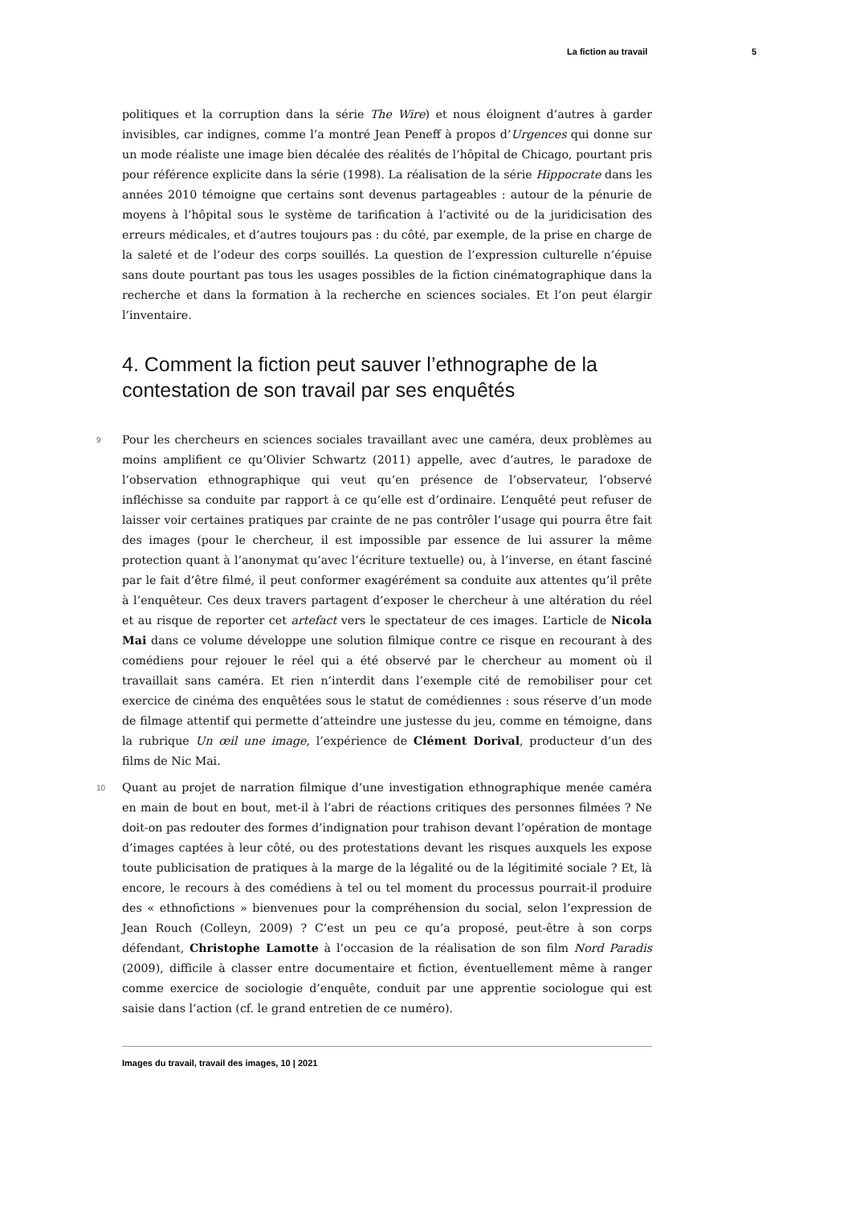La fiction au travail 5
politiques et la corruption dans la série The Wire) et nous éloignent d’autres à garder invisibles, car indignes, comme l’a montré Jean Peneff à propos d’Urgences qui donne sur un mode réaliste une image bien décalée des réalités de l’hôpital de Chicago, pourtant pris pour référence explicite dans la série (1998). La réalisation de la série Hippocrate dans les années 2010 témoigne que certains sont devenus partageables : autour de la pénurie de moyens à l’hôpital sous le système de tarification à l’activité ou de la juridicisation des erreurs médicales, et d’autres toujours pas : du côté, par exemple, de la prise en charge de la saleté et de l’odeur des corps souillés. La question de l’expression culturelle n’épuise sans doute pourtant pas tous les usages possibles de la fiction cinématographique dans la recherche et dans la formation à la recherche en sciences sociales. Et l’on peut élargir l’inventaire.
4. Comment la fiction peut sauver l’ethnographe de la contestation de son travail par ses enquêtés
9 Pour les chercheurs en sciences sociales travaillant avec une caméra, deux problèmes au moins amplifient ce qu’Olivier Schwartz (2011) appelle, avec d’autres, le paradoxe de l’observation ethnographique qui veut qu’en présence de l’observateur, l’observé infléchisse sa conduite par rapport à ce qu’elle est d’ordinaire. L’enquêté peut refuser de laisser voir certaines pratiques par crainte de ne pas contrôler l’usage qui pourra être fait des images (pour le chercheur, il est impossible par essence de lui assurer la même protection quant à l’anonymat qu’avec l’écriture textuelle) ou, à l’inverse, en étant fasciné par le fait d’être filmé, il peut conformer exagérément sa conduite aux attentes qu’il prête à l’enquêteur. Ces deux travers partagent d’exposer le chercheur à une altération du réel et au risque de reporter cet artefact vers le spectateur de ces images. L’article de Nicola Mai dans ce volume développe une solution filmique contre ce risque en recourant à des comédiens pour rejouer le réel qui a été observé par le chercheur au moment où il travaillait sans caméra. Et rien n’interdit dans l’exemple cité de remobiliser pour cet exercice de cinéma des enquêtées sous le statut de comédiennes : sous réserve d’un mode de filmage attentif qui permette d’atteindre une justesse du jeu, comme en témoigne, dans la rubrique Un œil une image, l’expérience de Clément Dorival, producteur d’un des films de Nic Mai.
10 Quant au projet de narration filmique d’une investigation ethnographique menée caméra en main de bout en bout, met-il à l’abri de réactions critiques des personnes filmées ? Ne doit-on pas redouter des formes d’indignation pour trahison devant l’opération de montage d’images captées à leur côté, ou des protestations devant les risques auxquels les expose toute publicisation de pratiques à la marge de la légalité ou de la légitimité sociale ? Et, là encore, le recours à des comédiens à tel ou tel moment du processus pourrait-il produire des « ethnofictions » bienvenues pour la compréhension du social, selon l’expression de Jean Rouch (Colleyn, 2009) ? C’est un peu ce qu’a proposé, peut-être à son corps défendant, Christophe Lamotte à l’occasion de la réalisation de son film Nord Paradis (2009), difficile à classer entre documentaire et fiction, éventuellement même à ranger comme exercice de sociologie d’enquête, conduit par une apprentie sociologue qui est saisie dans l’action (cf. le grand entretien de ce numéro).
Images du travail, travail des images, 10 | 2021